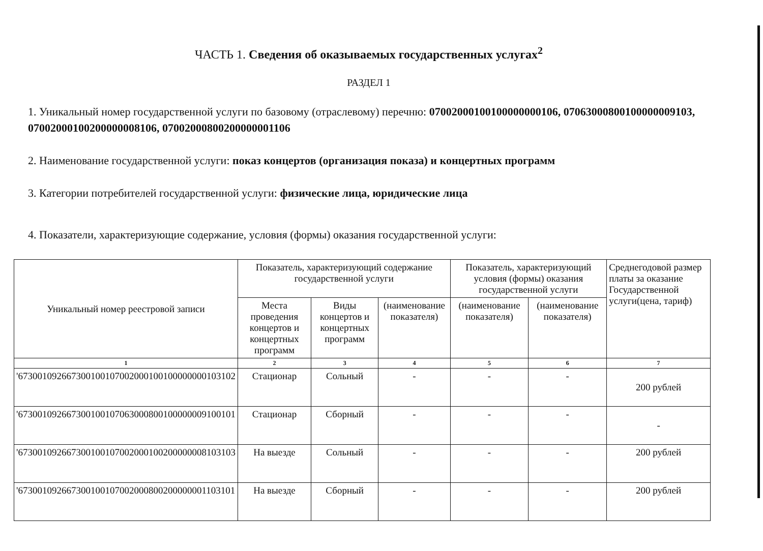ЧАСТЬ 1. Сведения об оказываемых государственных услугах<sup>2</sup>
РАЗДЕЛ 1
1. Уникальный номер государственной услуги по базовому (отраслевому) перечню: 07002000100100000000106, 07063000800100000009103, 07002000100200000008106, 07002000800200000001106
2. Наименование государственной услуги: показ концертов (организация показа) и концертных программ
3. Категории потребителей государственной услуги: физические лица, юридические лица
4. Показатели, характеризующие содержание, условия (формы) оказания государственной услуги:
| Уникальный номер реестровой записи | Показатель, характеризующий содержание государственной услуги | | | Показатель, характеризующий условия (формы) оказания государственной услуги | | Среднегодовой размер платы за оказание Государственной услуги(цена, тариф) |
| --- | --- | --- | --- | --- | --- | --- |
| | Места проведения концертов и концертных программ | Виды концертов и концертных программ | (наименование показателя) | (наименование показателя) | (наименование показателя) | |
| 1 | 2 | 3 | 4 | 5 | 6 | 7 |
| '673001092667300100107002000100100000000103102 | Стационар | Сольный | - | - | - | 200 рублей |
| '673001092667300100107063000800100000009100101 | Стационар | Сборный | - | - | - | - |
| '673001092667300100107002000100200000008103103 | На выезде | Сольный | - | - | - | 200 рублей |
| '673001092667300100107002000800200000001103101 | На выезде | Сборный | - | - | - | 200 рублей |